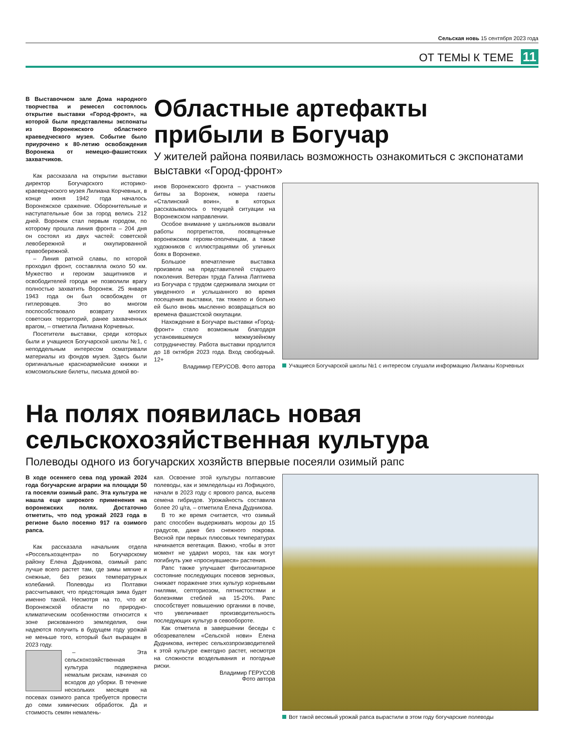Сельская новь 15 сентября 2023 года
ОТ ТЕМЫ К ТЕМЕ 11
В Выставочном зале Дома народного творчества и ремесел состоялось открытие выставки «Город-фронт», на которой были представлены экспонаты из Воронежского областного краеведческого музея. Событие было приурочено к 80-летию освобождения Воронежа от немецко-фашистских захватчиков.
Как рассказала на открытии выставки директор Богучарского историко-краеведческого музея Лилиана Корчевных, в конце июня 1942 года началось Воронежское сражение. Оборонительные и наступательные бои за город велись 212 дней. Воронеж стал первым городом, по которому прошла линия фронта – 204 дня он состоял из двух частей: советской левобережной и оккупированной правобережной.
– Линия ратной славы, по которой проходил фронт, составляла около 50 км. Мужество и героизм защитников и освободителей города не позволили врагу полностью захватить Воронеж. 25 января 1943 года он был освобожден от гитлеровцев. Это во многом поспособствовало возврату многих советских территорий, ранее захваченных врагом, – отметила Лилиана Корчевных.
Посетители выставки, среди которых были и учащиеся Богучарской школы №1, с неподдельным интересом осматривали материалы из фондов музея. Здесь были оригинальные красноармейские книжки и комсомольские билеты, письма домой во-
Областные артефакты прибыли в Богучар
У жителей района появилась возможность ознакомиться с экспонатами выставки «Город-фронт»
инов Воронежского фронта – участников битвы за Воронеж, номера газеты «Сталинский воин», в которых рассказывалось о текущей ситуации на Воронежском направлении.
Особое внимание у школьников вызвали работы портретистов, посвященные воронежским героям-ополченцам, а также художников с иллюстрациями об уличных боях в Воронеже.
Большое впечатление выставка произвела на представителей старшего поколения. Ветеран труда Галина Лаптиева из Богучара с трудом сдерживала эмоции от увиденного и услышанного во время посещения выставки, так тяжело и больно ей было вновь мысленно возвращаться во времена фашистской оккупации.
Нахождение в Богучаре выставки «Город-фронт» стало возможным благодаря установившемуся межмузейному сотрудничеству. Работа выставки продлится до 18 октября 2023 года. Вход свободный. 12+
Владимир ГЕРУСОВ. Фото автора
Учащиеся Богучарской школы №1 с интересом слушали информацию Лилианы Корчевных
На полях появилась новая сельскохозяйственная культура
Полеводы одного из богучарских хозяйств впервые посеяли озимый рапс
В ходе осеннего сева под урожай 2024 года богучарские аграрии на площади 50 га посеяли озимый рапс. Эта культура не нашла еще широкого применения на воронежских полях. Достаточно отметить, что под урожай 2023 года в регионе было посеяно 917 га озимого рапса.
Как рассказала начальник отдела «Россельхозцентра» по Богучарскому району Елена Дудникова, озимый рапс лучше всего растет там, где зимы мягкие и снежные, без резких температурных колебаний. Полеводы из Полтавки рассчитывают, что предстоящая зима будет именно такой. Несмотря на то, что юг Воронежской области по природно-климатическим особенностям относится к зоне рискованного земледелия, они надеются получить в будущем году урожай не меньше того, который был выращен в 2023 году.
– Эта сельскохозяйственная культура подвержена немалым рискам, начиная со всходов до уборки. В течение нескольких месяцев на посевах озимого рапса требуется провести до семи химических обработок. Да и стоимость семян немалень-
кая. Освоение этой культуры полтавские полеводы, как и земледельцы из Лофицкого, начали в 2023 году с ярового рапса, высеяв семена гибридов. Урожайность составила более 20 ц/га, – отметила Елена Дудникова.
В то же время считается, что озимый рапс способен выдерживать морозы до 15 градусов, даже без снежного покрова. Весной при первых плюсовых температурах начинается вегетация. Важно, чтобы в этот момент не ударил мороз, так как могут погибнуть уже «проснувшиеся» растения.
Рапс также улучшает фитосанитарное состояние последующих посевов зерновых, снижает поражение этих культур корневыми гнилями, септориозом, пятнистостями и болезнями стеблей на 15-20%. Рапс способствует повышению органики в почве, что увеличивает производительность последующих культур в севообороте.
Как отметила в завершении беседы с обозревателем «Сельской нови» Елена Дудникова, интерес сельхозпроизводителей к этой культуре ежегодно растет, несмотря на сложности возделывания и погодные риски.
Владимир ГЕРУСОВ
Фото автора
Вот такой весомый урожай рапса вырастили в этом году богучарские полеводы